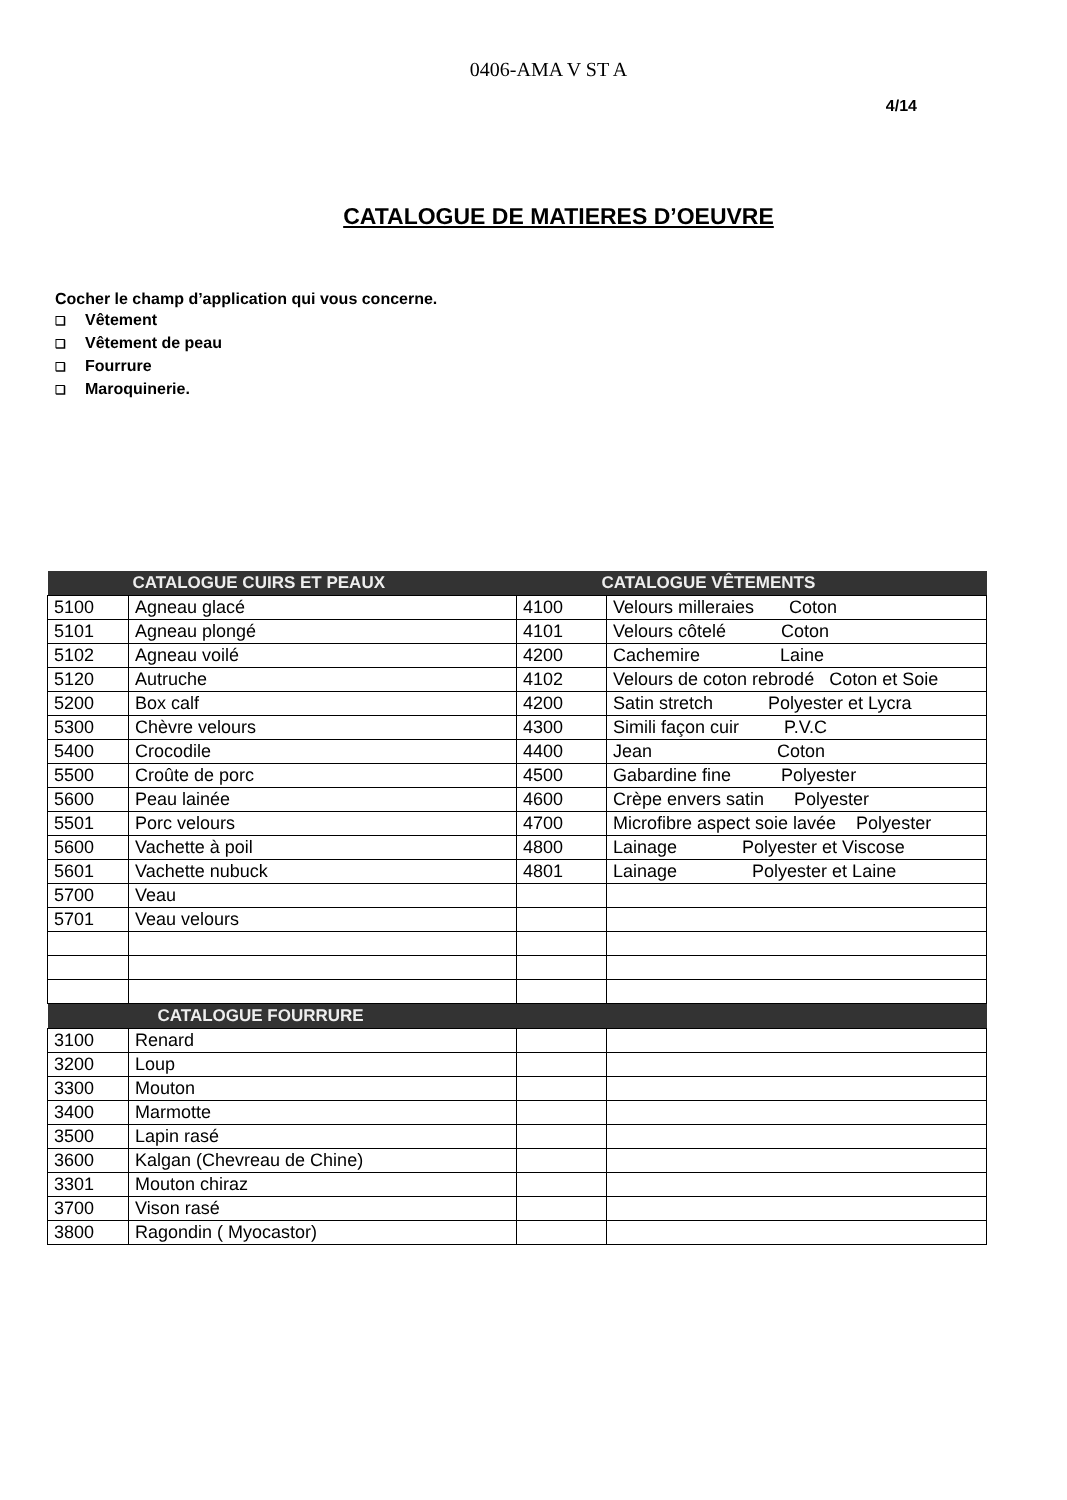0406-AMA V ST A
4/14
CATALOGUE DE MATIERES D’OEUVRE
Cocher le champ d’application qui vous concerne.
❑ Vêtement
❑ Vêtement de peau
❑ Fourrure
❑ Maroquinerie.
| CATALOGUE CUIRS ET PEAUX | | CATALOGUE VÊTEMENTS | |
| --- | --- | --- | --- |
| 5100 | Agneau glacé | 4100 | Velours milleraies Coton |
| 5101 | Agneau plongé | 4101 | Velours côtelé Coton |
| 5102 | Agneau voilé | 4200 | Cachemire Laine |
| 5120 | Autruche | 4102 | Velours de coton rebrodé Coton et Soie |
| 5200 | Box calf | 4200 | Satin stretch Polyester et Lycra |
| 5300 | Chèvre velours | 4300 | Simili façon cuir P.V.C |
| 5400 | Crocodile | 4400 | Jean Coton |
| 5500 | Croûte de porc | 4500 | Gabardine fine Polyester |
| 5600 | Peau lainée | 4600 | Crèpe envers satin Polyester |
| 5501 | Porc velours | 4700 | Microfibre aspect soie lavée Polyester |
| 5600 | Vachette à poil | 4800 | Lainage Polyester et Viscose |
| 5601 | Vachette nubuck | 4801 | Lainage Polyester et Laine |
| 5700 | Veau | | |
| 5701 | Veau velours | | |
| CATALOGUE FOURRURE | | | |
| 3100 | Renard | | |
| 3200 | Loup | | |
| 3300 | Mouton | | |
| 3400 | Marmotte | | |
| 3500 | Lapin rasé | | |
| 3600 | Kalgan (Chevreau de Chine) | | |
| 3301 | Mouton chiraz | | |
| 3700 | Vison rasé | | |
| 3800 | Ragondin ( Myocastor) | | |